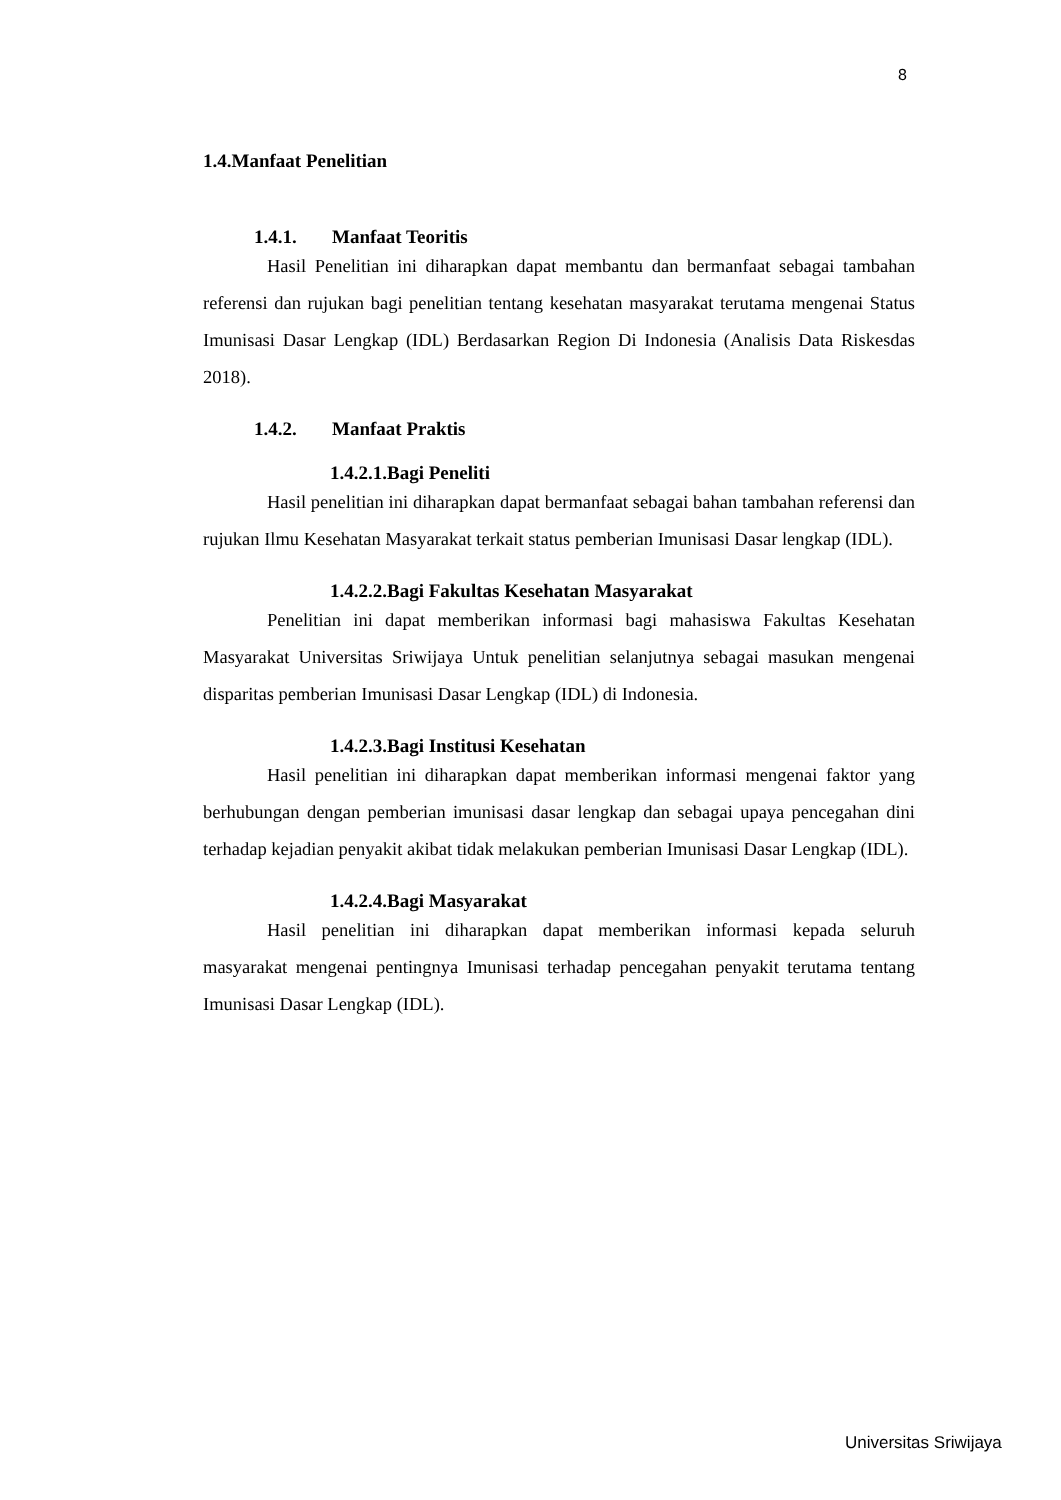8
1.4.Manfaat Penelitian
1.4.1. Manfaat Teoritis
Hasil Penelitian ini diharapkan dapat membantu dan bermanfaat sebagai tambahan referensi dan rujukan bagi penelitian tentang kesehatan masyarakat terutama mengenai Status Imunisasi Dasar Lengkap (IDL) Berdasarkan Region Di Indonesia (Analisis Data Riskesdas 2018).
1.4.2. Manfaat Praktis
1.4.2.1.Bagi Peneliti
Hasil penelitian ini diharapkan dapat bermanfaat sebagai bahan tambahan referensi dan rujukan Ilmu Kesehatan Masyarakat terkait status pemberian Imunisasi Dasar lengkap (IDL).
1.4.2.2.Bagi Fakultas Kesehatan Masyarakat
Penelitian ini dapat memberikan informasi bagi mahasiswa Fakultas Kesehatan Masyarakat Universitas Sriwijaya Untuk penelitian selanjutnya sebagai masukan mengenai disparitas pemberian Imunisasi Dasar Lengkap (IDL) di Indonesia.
1.4.2.3.Bagi Institusi Kesehatan
Hasil penelitian ini diharapkan dapat memberikan informasi mengenai faktor yang berhubungan dengan pemberian imunisasi dasar lengkap dan sebagai upaya pencegahan dini terhadap kejadian penyakit akibat tidak melakukan pemberian Imunisasi Dasar Lengkap (IDL).
1.4.2.4.Bagi Masyarakat
Hasil penelitian ini diharapkan dapat memberikan informasi kepada seluruh masyarakat mengenai pentingnya Imunisasi terhadap pencegahan penyakit terutama tentang Imunisasi Dasar Lengkap (IDL).
Universitas Sriwijaya